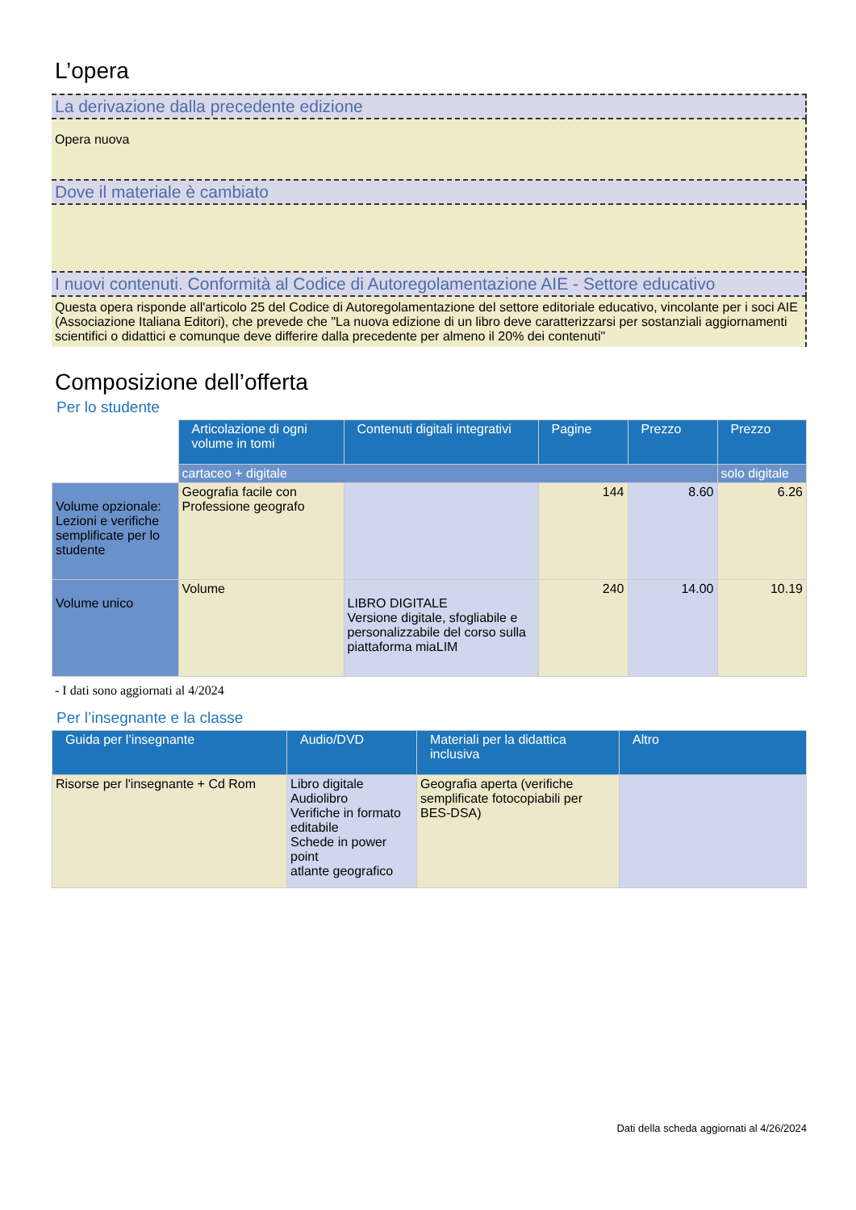L’opera
La derivazione dalla precedente edizione
Opera nuova
Dove il materiale è cambiato
I nuovi contenuti. Conformità al Codice di Autoregolamentazione AIE - Settore educativo
Questa opera risponde all'articolo 25 del Codice di Autoregolamentazione del settore editoriale educativo, vincolante per i soci AIE (Associazione Italiana Editori), che prevede che "La nuova edizione di un libro deve caratterizzarsi per sostanziali aggiornamenti scientifici o didattici e comunque deve differire dalla precedente per almeno il 20% dei contenuti"
Composizione dell’offerta
Per lo studente
| | Articolazione di ogni volume in tomi | Contenuti digitali integrativi | Pagine | Prezzo | Prezzo |
| | cartaceo + digitale | | | | solo digitale |
| Volume opzionale: Lezioni e verifiche semplificate per lo studente | Geografia facile con Professione geografo | | 144 | 8.60 | 6.26 |
| Volume unico | Volume | LIBRO DIGITALE Versione digitale, sfogliabile e personalizzabile del corso sulla piattaforma miaLIM | 240 | 14.00 | 10.19 |
- I dati sono aggiornati al 4/2024
Per l’insegnante e la classe
| Guida per l’insegnante | Audio/DVD | Materiali per la didattica inclusiva | Altro |
| --- | --- | --- | --- |
| Risorse per l'insegnante + Cd Rom | Libro digitale Audiolibro Verifiche in formato editabile Schede in power point atlante geografico | Geografia aperta (verifiche semplificate fotocopiabili per BES-DSA) | |
Dati della scheda aggiornati al 4/26/2024